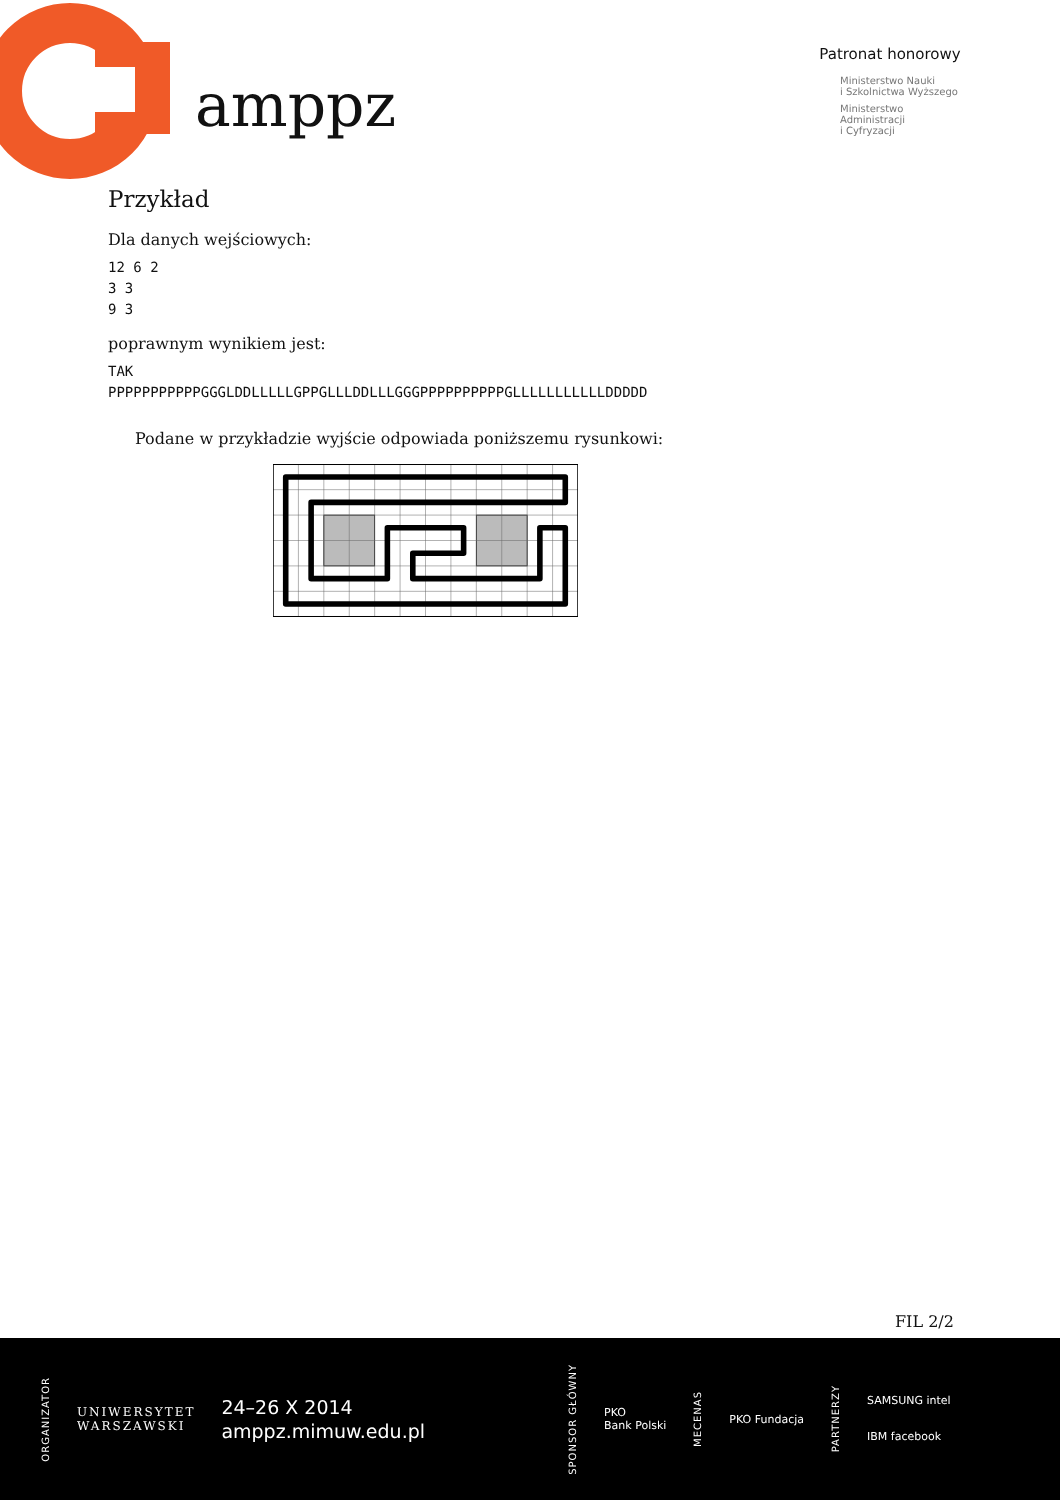amppz
Patronat honorowy
Ministerstwo Nauki
i Szkolnictwa Wyższego
Ministerstwo
Administracji
i Cyfryzacji
Przykład
Dla danych wejściowych:
12 6 2
3 3
9 3
poprawnym wynikiem jest:
TAK
PPPPPPPPPPPGGGLDDLLLLLGPPGLLLDDLLLGGGPPPPPPPPPPGLLLLLLLLLLLDDDDD
Podane w przykładzie wyjście odpowiada poniższemu rysunkowi:
FIL 2/2
ORGANIZATOR
UNIWERSYTET
WARSZAWSKI
24–26 X 2014
amppz.mimuw.edu.pl
SPONSOR GŁÓWNY
PKO
Bank Polski
MECENAS
PKO Fundacja
PARTNERZY
SAMSUNG intel
IBM facebook